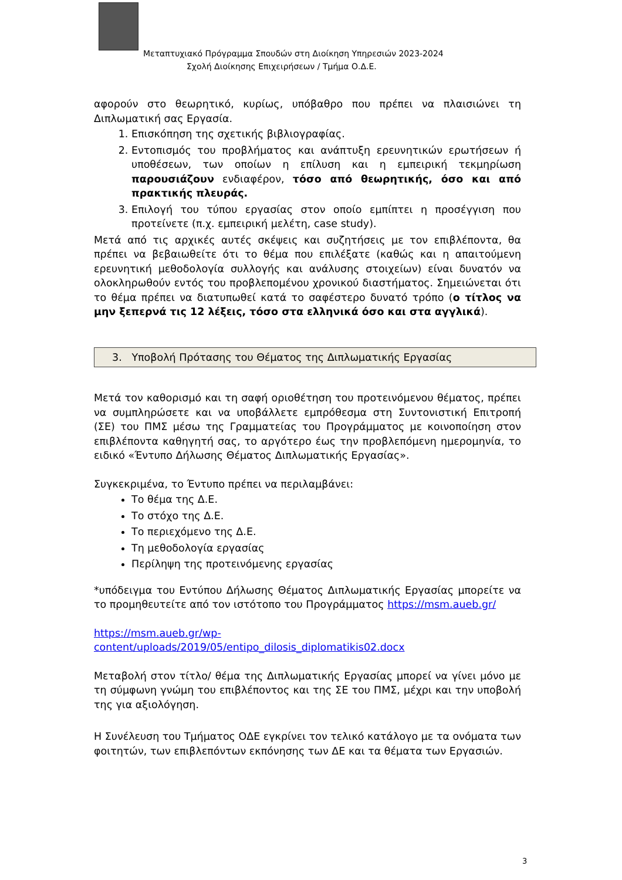Μεταπτυχιακό Πρόγραμμα Σπουδών στη Διοίκηση Υπηρεσιών 2023-2024
Σχολή Διοίκησης Επιχειρήσεων / Τμήμα Ο.Δ.Ε.
αφορούν στο θεωρητικό, κυρίως, υπόβαθρο που πρέπει να πλαισιώνει τη Διπλωματική σας Εργασία.
1. Επισκόπηση της σχετικής βιβλιογραφίας.
2. Εντοπισμός του προβλήματος και ανάπτυξη ερευνητικών ερωτήσεων ή υποθέσεων, των οποίων η επίλυση και η εμπειρική τεκμηρίωση παρουσιάζουν ενδιαφέρον, τόσο από θεωρητικής, όσο και από πρακτικής πλευράς.
3. Επιλογή του τύπου εργασίας στον οποίο εμπίπτει η προσέγγιση που προτείνετε (π.χ. εμπειρική μελέτη, case study).
Μετά από τις αρχικές αυτές σκέψεις και συζητήσεις με τον επιβλέποντα, θα πρέπει να βεβαιωθείτε ότι το θέμα που επιλέξατε (καθώς και η απαιτούμενη ερευνητική μεθοδολογία συλλογής και ανάλυσης στοιχείων) είναι δυνατόν να ολοκληρωθούν εντός του προβλεπομένου χρονικού διαστήματος. Σημειώνεται ότι το θέμα πρέπει να διατυπωθεί κατά το σαφέστερο δυνατό τρόπο (ο τίτλος να μην ξεπερνά τις 12 λέξεις, τόσο στα ελληνικά όσο και στα αγγλικά).
3. Υποβολή Πρότασης του Θέματος της Διπλωματικής Εργασίας
Μετά τον καθορισμό και τη σαφή οριοθέτηση του προτεινόμενου θέματος, πρέπει να συμπληρώσετε και να υποβάλλετε εμπρόθεσμα στη Συντονιστική Επιτροπή (ΣΕ) του ΠΜΣ μέσω της Γραμματείας του Προγράμματος με κοινοποίηση στον επιβλέποντα καθηγητή σας, το αργότερο έως την προβλεπόμενη ημερομηνία, το ειδικό «Έντυπο Δήλωσης Θέματος Διπλωματικής Εργασίας».
Συγκεκριμένα, το Έντυπο πρέπει να περιλαμβάνει:
Το θέμα της Δ.Ε.
Το στόχο της Δ.Ε.
Το περιεχόμενο της Δ.Ε.
Τη μεθοδολογία εργασίας
Περίληψη της προτεινόμενης εργασίας
*υπόδειγμα του Εντύπου Δήλωσης Θέματος Διπλωματικής Εργασίας μπορείτε να το προμηθευτείτε από τον ιστότοπο του Προγράμματος https://msm.aueb.gr/
https://msm.aueb.gr/wp-content/uploads/2019/05/entipo_dilosis_diplomatikis02.docx
Μεταβολή στον τίτλο/ θέμα της Διπλωματικής Εργασίας μπορεί να γίνει μόνο με τη σύμφωνη γνώμη του επιβλέποντος και της ΣΕ του ΠΜΣ, μέχρι και την υποβολή της για αξιολόγηση.
Η Συνέλευση του Τμήματος ΟΔΕ εγκρίνει τον τελικό κατάλογο με τα ονόματα των φοιτητών, των επιβλεπόντων εκπόνησης των ΔΕ και τα θέματα των Εργασιών.
3